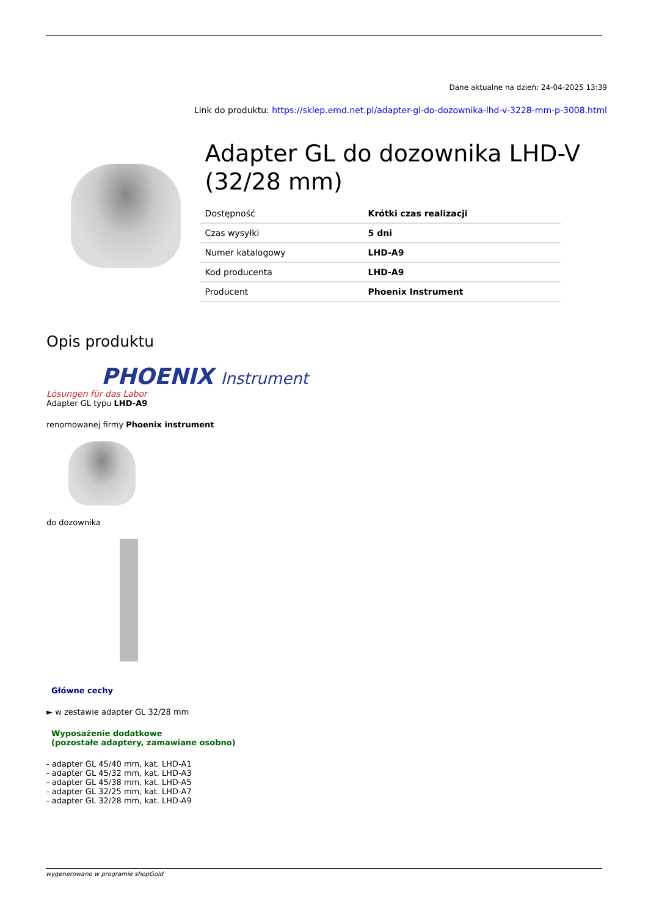Dane aktualne na dzień: 24-04-2025 13:39
Link do produktu: https://sklep.emd.net.pl/adapter-gl-do-dozownika-lhd-v-3228-mm-p-3008.html
Adapter GL do dozownika LHD-V (32/28 mm)
| Dostępność | Krótki czas realizacji |
| Czas wysyłki | 5 dni |
| Numer katalogowy | LHD-A9 |
| Kod producenta | LHD-A9 |
| Producent | Phoenix Instrument |
Opis produktu
PHOENIX Instrument
Lösungen für das Labor
Adapter GL typu LHD-A9
renomowanej firmy Phoenix instrument
do dozownika
Główne cechy
► w zestawie adapter GL 32/28 mm
Wyposażenie dodatkowe
(pozostałe adaptery, zamawiane osobno)
- adapter GL 45/40 mm, kat. LHD-A1
- adapter GL 45/32 mm, kat. LHD-A3
- adapter GL 45/38 mm, kat. LHD-A5
- adapter GL 32/25 mm, kat. LHD-A7
- adapter GL 32/28 mm, kat. LHD-A9
wygenerowano w programie shopGold